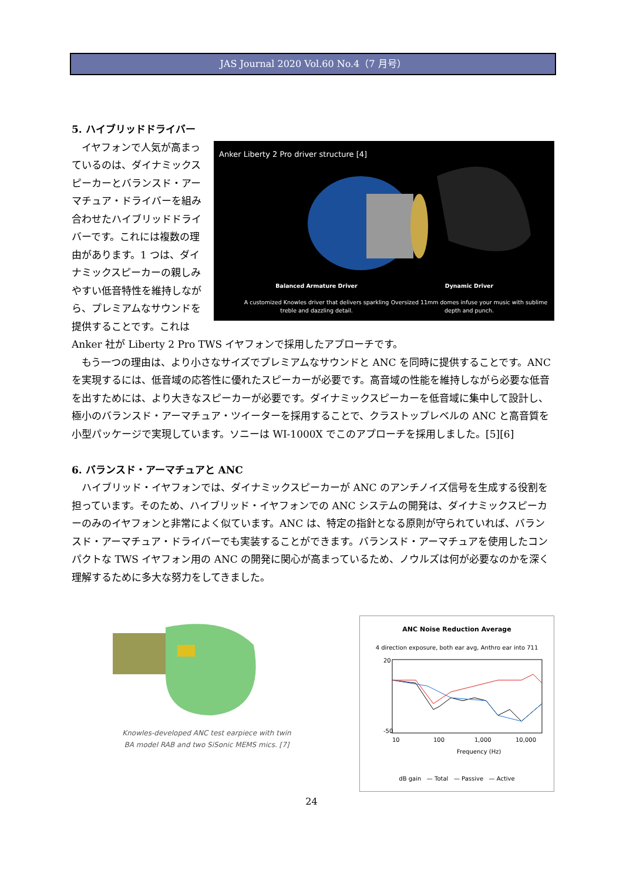JAS Journal 2020 Vol.60 No.4（7 月号）
5. ハイブリッドドライバー
Anker Liberty 2 Pro driver structure [4]
Balanced Armature Driver
A customized Knowles driver that delivers sparkling treble and dazzling detail.
Dynamic Driver
Oversized 11mm domes infuse your music with sublime depth and punch.
イヤフォンで人気が高まっているのは、ダイナミックスピーカーとバランスド・アーマチュア・ドライバーを組み合わせたハイブリッドドライバーです。これには複数の理由があります。1 つは、ダイナミックスピーカーの親しみやすい低音特性を維持しながら、プレミアムなサウンドを提供することです。これは Anker 社が Liberty 2 Pro TWS イヤフォンで採用したアプローチです。
もう一つの理由は、より小さなサイズでプレミアムなサウンドと ANC を同時に提供することです。ANC を実現するには、低音域の応答性に優れたスピーカーが必要です。高音域の性能を維持しながら必要な低音を出すためには、より大きなスピーカーが必要です。ダイナミックスピーカーを低音域に集中して設計し、極小のバランスド・アーマチュア・ツイーターを採用することで、クラストップレベルの ANC と高音質を小型パッケージで実現しています。ソニーは WI-1000X でこのアプローチを採用しました。[5][6]
6. バランスド・アーマチュアと ANC
ハイブリッド・イヤフォンでは、ダイナミックスピーカーが ANC のアンチノイズ信号を生成する役割を担っています。そのため、ハイブリッド・イヤフォンでの ANC システムの開発は、ダイナミックスピーカーのみのイヤフォンと非常によく似ています。ANC は、特定の指針となる原則が守られていれば、バランスド・アーマチュア・ドライバーでも実装することができます。バランスド・アーマチュアを使用したコンパクトな TWS イヤフォン用の ANC の開発に関心が高まっているため、ノウルズは何が必要なのかを深く理解するために多大な努力をしてきました。
Knowles-developed ANC test earpiece with twin
BA model RAB and two SiSonic MEMS mics. [7]
ANC Noise Reduction Average
4 direction exposure, both ear avg, Anthro ear into 711
20
-50
10
100
1,000
10,000
Frequency (Hz)
dB gain — Total — Passive — Active
24